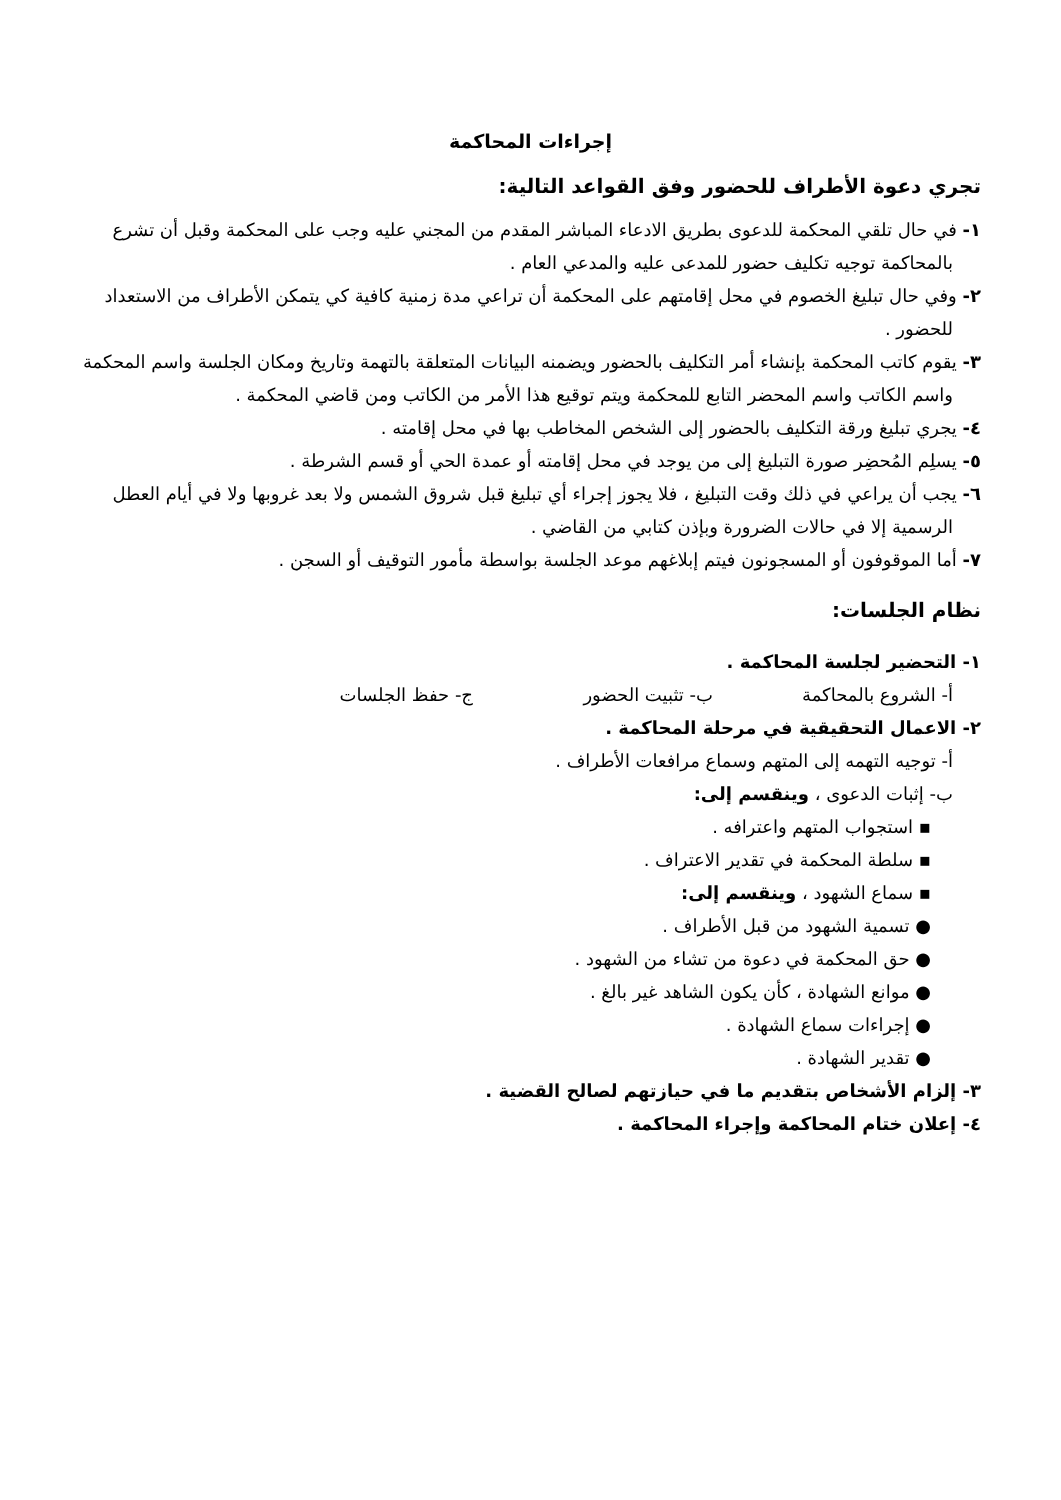إجراءات المحاكمة
تجري دعوة الأطراف للحضور وفق القواعد التالية:
١- في حال تلقي المحكمة للدعوى بطريق الادعاء المباشر المقدم من المجني عليه وجب على المحكمة وقبل أن تشرع بالمحاكمة توجيه تكليف حضور للمدعى عليه والمدعي العام .
٢- وفي حال تبليغ الخصوم في محل إقامتهم على المحكمة أن تراعي مدة زمنية كافية كي يتمكن الأطراف من الاستعداد للحضور .
٣- يقوم كاتب المحكمة بإنشاء أمر التكليف بالحضور ويضمنه البيانات المتعلقة بالتهمة وتاريخ ومكان الجلسة واسم المحكمة واسم الكاتب واسم المحضر التابع للمحكمة ويتم توقيع هذا الأمر من الكاتب ومن قاضي المحكمة .
٤- يجري تبليغ ورقة التكليف بالحضور إلى الشخص المخاطب بها في محل إقامته .
٥- يسلِم المُحضِر صورة التبليغ إلى من يوجد في محل إقامته أو عمدة الحي أو قسم الشرطة .
٦- يجب أن يراعي في ذلك وقت التبليغ ، فلا يجوز إجراء أي تبليغ قبل شروق الشمس ولا بعد غروبها ولا في أيام العطل الرسمية إلا في حالات الضرورة وبإذن كتابي من القاضي .
٧- أما الموقوفون أو المسجونون فيتم إبلاغهم موعد الجلسة بواسطة مأمور التوقيف أو السجن .
نظام الجلسات:
١- التحضير لجلسة المحاكمة .
أ- الشروع بالمحاكمة ب- تثبيت الحضور ج- حفظ الجلسات
٢- الاعمال التحقيقية في مرحلة المحاكمة .
أ- توجيه التهمه إلى المتهم وسماع مرافعات الأطراف .
ب- إثبات الدعوى ، وينقسم إلى:
▪ استجواب المتهم واعترافه .
▪ سلطة المحكمة في تقدير الاعتراف .
▪ سماع الشهود ، وينقسم إلى:
● تسمية الشهود من قبل الأطراف .
● حق المحكمة في دعوة من تشاء من الشهود .
● موانع الشهادة ، كأن يكون الشاهد غير بالغ .
● إجراءات سماع الشهادة .
● تقدير الشهادة .
٣- إلزام الأشخاص بتقديم ما في حيازتهم لصالح القضية .
٤- إعلان ختام المحاكمة وإجراء المحاكمة .